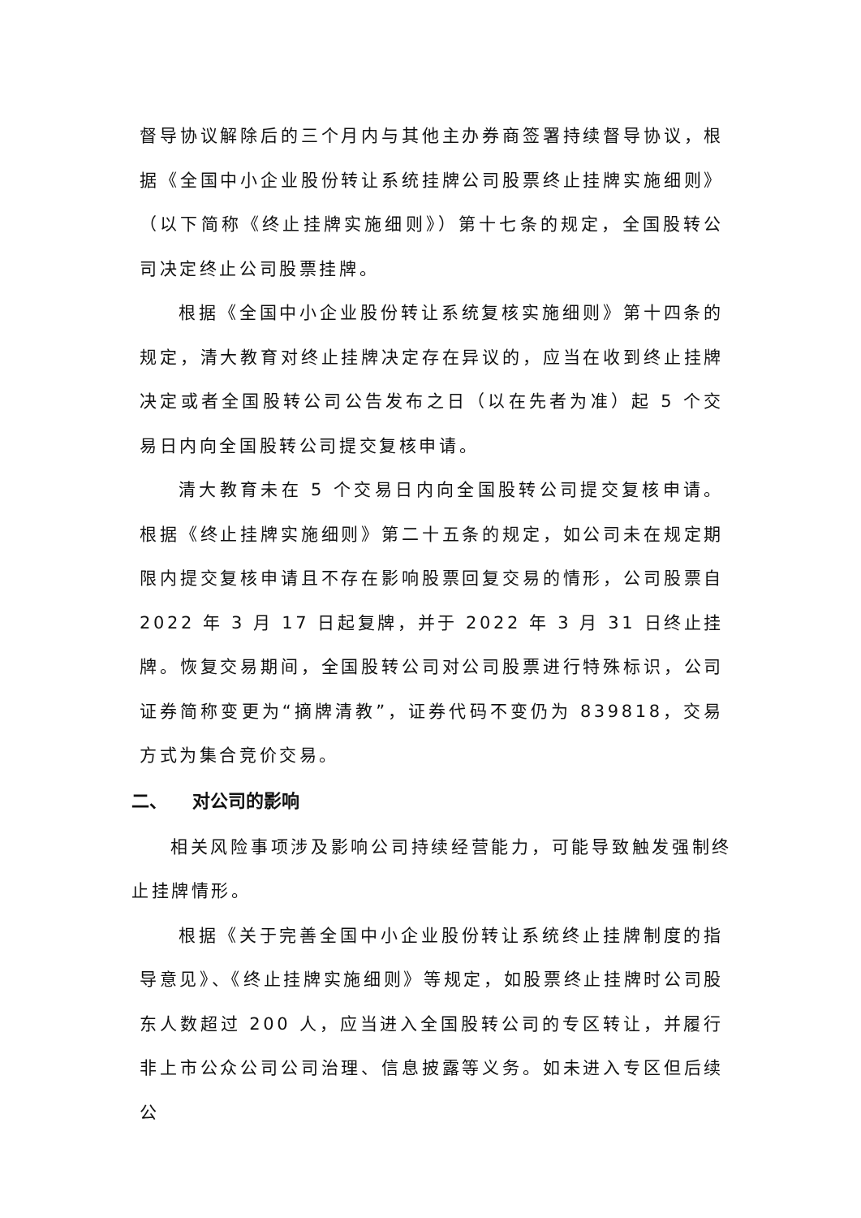督导协议解除后的三个月内与其他主办券商签署持续督导协议，根据《全国中小企业股份转让系统挂牌公司股票终止挂牌实施细则》（以下简称《终止挂牌实施细则》）第十七条的规定，全国股转公司决定终止公司股票挂牌。
根据《全国中小企业股份转让系统复核实施细则》第十四条的规定，清大教育对终止挂牌决定存在异议的，应当在收到终止挂牌决定或者全国股转公司公告发布之日（以在先者为准）起 5 个交易日内向全国股转公司提交复核申请。
清大教育未在 5 个交易日内向全国股转公司提交复核申请。根据《终止挂牌实施细则》第二十五条的规定，如公司未在规定期限内提交复核申请且不存在影响股票回复交易的情形，公司股票自 2022 年 3 月 17 日起复牌，并于 2022 年 3 月 31 日终止挂牌。恢复交易期间，全国股转公司对公司股票进行特殊标识，公司证券简称变更为“摘牌清教”，证券代码不变仍为 839818，交易方式为集合竞价交易。
二、 对公司的影响
相关风险事项涉及影响公司持续经营能力，可能导致触发强制终止挂牌情形。
根据《关于完善全国中小企业股份转让系统终止挂牌制度的指导意见》、《终止挂牌实施细则》等规定，如股票终止挂牌时公司股东人数超过 200 人，应当进入全国股转公司的专区转让，并履行非上市公众公司公司治理、信息披露等义务。如未进入专区但后续公